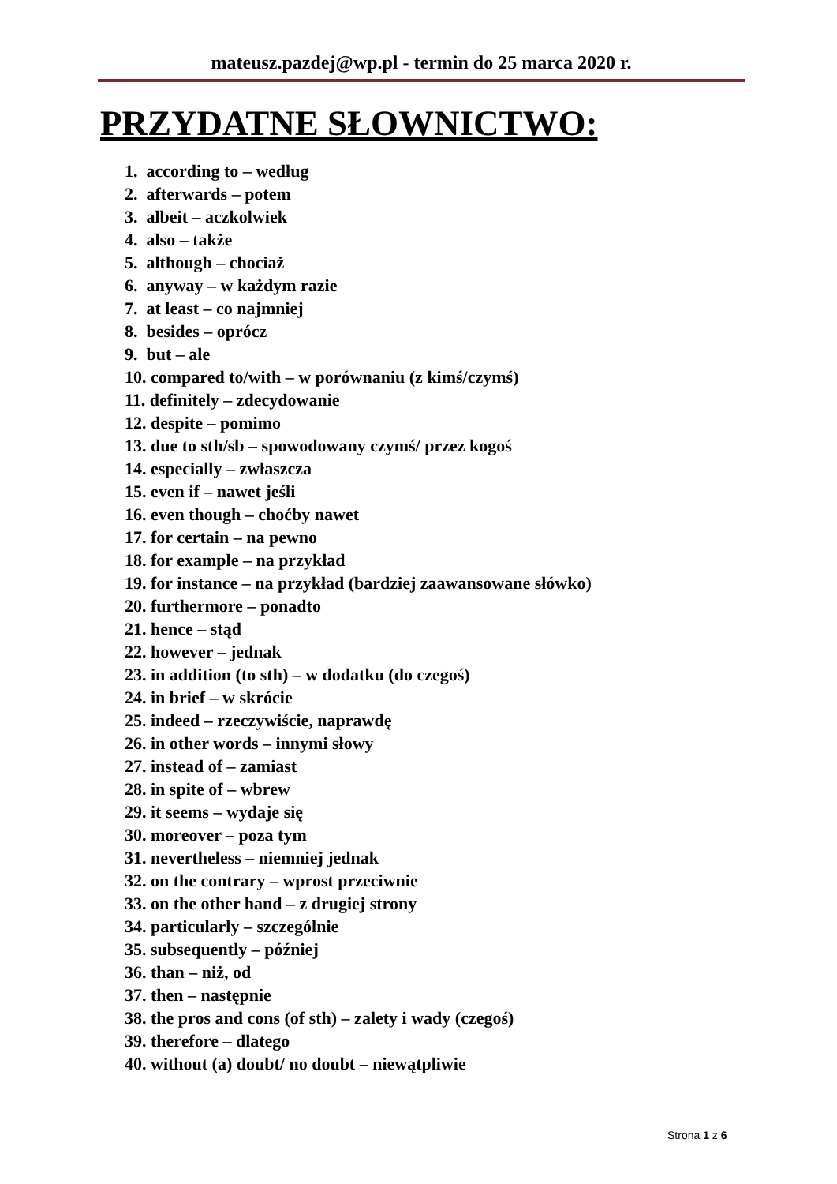mateusz.pazdej@wp.pl - termin do 25 marca 2020 r.
PRZYDATNE SŁOWNICTWO:
1. according to – według
2. afterwards – potem
3. albeit – aczkolwiek
4. also – także
5. although – chociaż
6. anyway – w każdym razie
7. at least – co najmniej
8. besides – oprócz
9. but – ale
10. compared to/with – w porównaniu (z kimś/czymś)
11. definitely – zdecydowanie
12. despite – pomimo
13. due to sth/sb – spowodowany czymś/ przez kogoś
14. especially – zwłaszcza
15. even if – nawet jeśli
16. even though – choćby nawet
17. for certain – na pewno
18. for example – na przykład
19. for instance – na przykład (bardziej zaawansowane słówko)
20. furthermore – ponadto
21. hence – stąd
22. however – jednak
23. in addition (to sth) – w dodatku (do czegoś)
24. in brief – w skrócie
25. indeed – rzeczywiście, naprawdę
26. in other words – innymi słowy
27. instead of – zamiast
28. in spite of – wbrew
29. it seems – wydaje się
30. moreover – poza tym
31. nevertheless – niemniej jednak
32. on the contrary – wprost przeciwnie
33. on the other hand – z drugiej strony
34. particularly – szczególnie
35. subsequently – później
36. than – niż, od
37. then – następnie
38. the pros and cons (of sth) – zalety i wady (czegoś)
39. therefore – dlatego
40. without (a) doubt/ no doubt – niewątpliwie
Strona 1 z 6